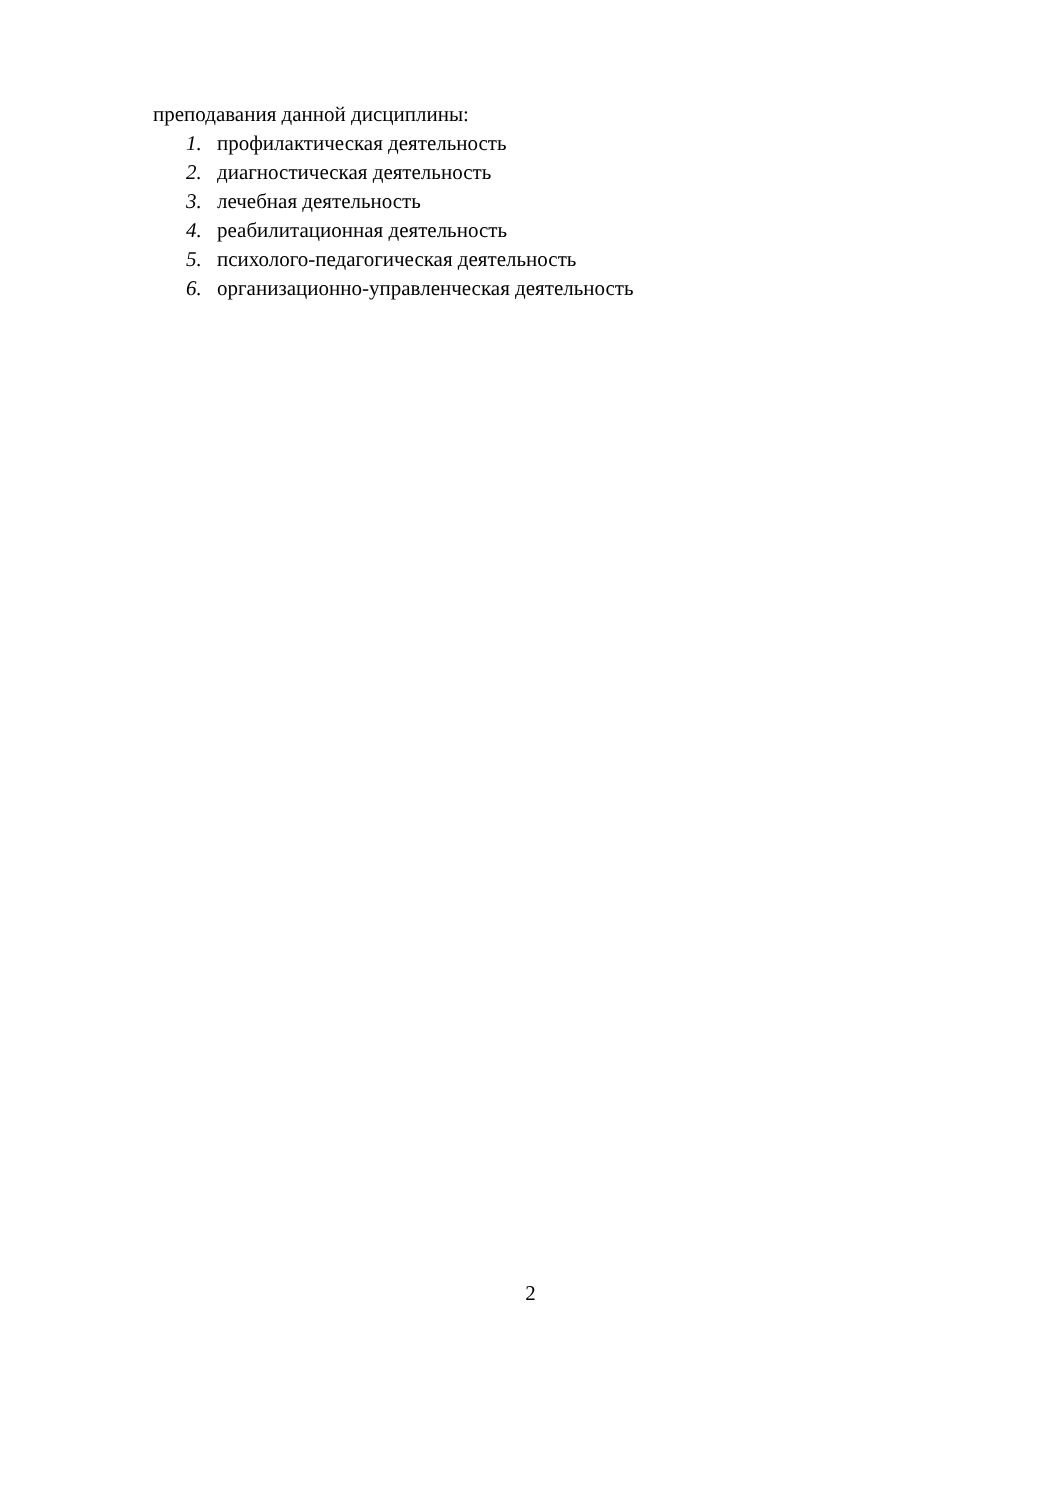преподавания данной дисциплины:
1. профилактическая деятельность
2. диагностическая деятельность
3. лечебная деятельность
4. реабилитационная деятельность
5. психолого-педагогическая деятельность
6. организационно-управленческая деятельность
2